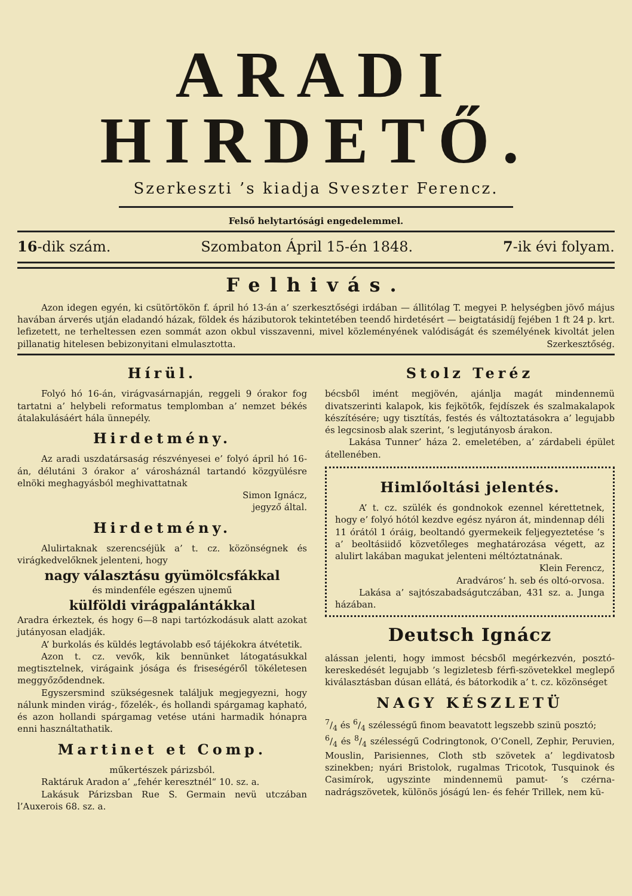ARADI HIRDETŐ.
Szerkeszti ’s kiadja Sveszter Ferencz.
Felső helytartósági engedelemmel.
16-dik szám. Szombaton Ápril 15-én 1848. 7-ik évi folyam.
Felhivás.
Azon idegen egyén, ki csütörtökön f. ápril hó 13-án a’ szerkesztőségi irdában — állitólag T. megyei P. helységben jövő május havában árverés utján eladandó házak, földek és házibutorok tekintetében teendő hirdetésért — beigtatásidíj fejében 1 ft 24 p. krt. lefizetett, ne terheltessen ezen sommát azon okbul visszavenni, mivel közleményének valódiságát és személyének kivoltát jelen pillanatig hitelesen bebizonyitani elmulasztotta. Szerkesztőség.
Hírül.
Folyó hó 16-án, virágvasárnapján, reggeli 9 órakor fog tartatni a’ helybeli reformatus templomban a’ nemzet békés átalakulásáért hála ünnepély.
Hirdetmény.
Az aradi uszdatársaság részvényesei e’ folyó ápril hó 16-án, délutáni 3 órakor a’ városháznál tartandó közgyülésre elnöki meghagyásból meghivattatnak
Simon Ignácz,
jegyző által.
Hirdetmény.
Alulirtaknak szerencséjük a’ t. cz. közönségnek és virágkedvelőknek jelenteni, hogy
nagy választásu gyümölcsfákkal
és mindenféle egészen ujnemű
külföldi virágpalántákkal
Aradra érkeztek, és hogy 6—8 napi tartózkodásuk alatt azokat jutányosan eladják.
A’ burkolás és küldés legtávolabb eső tájékokra átvétetik.
Azon t. cz. vevők, kik bennünket látogatásukkal megtisztelnek, virágaink jósága és friseségéről tökéletesen meggyőződendnek.
Egyszersmind szükségesnek találjuk megjegyezni, hogy nálunk minden virág-, főzelék-, és hollandi spárgamag kapható, és azon hollandi spárgamag vetése utáni harmadik hónapra enni használtathatik.
Martinet et Comp.
műkertészek párizsból.
Raktáruk Aradon a’ „fehér keresztnél“ 10. sz. a.
Lakásuk Párizsban Rue S. Germain nevü utczában l’Auxerois 68. sz. a.
Stolz Teréz
bécsből imént megjövén, ajánlja magát mindennemü divatszerinti kalapok, kis fejkötők, fejdíszek és szalmakalapok készítésére; ugy tisztítás, festés és változtatásokra a’ legujabb és legcsinosb alak szerint, ’s legjutányosb árakon.
Lakása Tunner’ háza 2. emeletében, a’ zárdabeli épület átellenében.
Himlőoltási jelentés.
A’ t. cz. szülék és gondnokok ezennel kérettetnek, hogy e’ folyó hótól kezdve egész nyáron át, mindennap déli 11 órától 1 óráig, beoltandó gyermekeik feljegyeztetése ’s a’ beoltásiidő közvetőleges meghatározása végett, az alulirt lakában magukat jelenteni méltóztatnának.
Klein Ferencz,
Aradváros’ h. seb és oltó-orvosa.
Lakása a’ sajtószabadságutczában, 431 sz. a. Junga házában.
Deutsch Ignácz
alássan jelenti, hogy immost bécsből megérkezvén, posztó-kereskedését legujabb ’s legizletesb férfi-szövetekkel meglepő kiválasztásban dúsan ellátá, és bátorkodik a’ t. cz. közönséget
NAGY KÉSZLETÜ
7/4 és 6/4 szélességű finom beavatott legszebb szinü posztó;
6/4 és 8/4 szélességű Codringtonok, O’Conell, Zephir, Peruvien, Mouslin, Parisiennes, Cloth stb szövetek a’ legdivatosb szinekben; nyári Bristolok, rugalmas Tricotok, Tusquinok és Casimírok, ugyszinte mindennemü pamut- ’s czérna-nadrágszövetek, különös jóságú len- és fehér Trillek, nem kü-